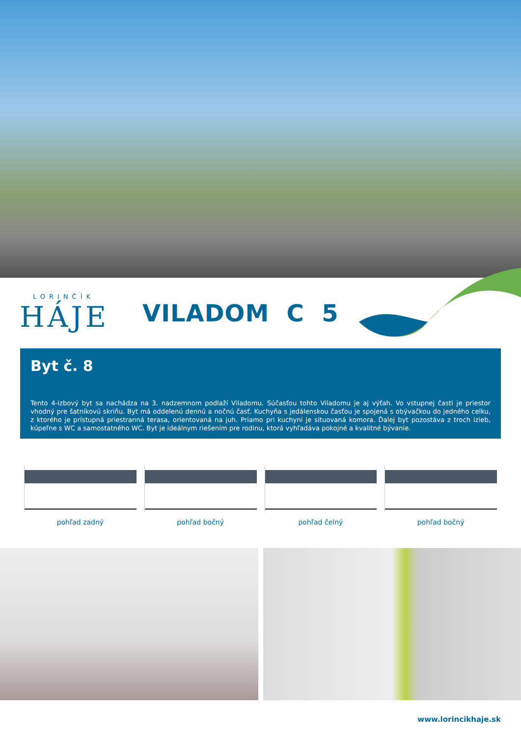LORINČÍK
HÁJE
VILADOM C 5
Byt č. 8
Tento 4-izbový byt sa nachádza na 3. nadzemnom podlaží Viladomu. Súčasťou tohto Viladomu je aj výťah. Vo vstupnej časti je priestor vhodný pre šatníkovú skriňu. Byt má oddelenú dennú a nočnú časť. Kuchyňa s jedálenskou časťou je spojená s obývačkou do jedného celku, z ktorého je prístupná priestranná terasa, orientovaná na juh. Priamo pri kuchyni je situovaná komora. Ďalej byt pozostáva z troch izieb, kúpeľne s WC a samostatného WC. Byt je ideálnym riešením pre rodinu, ktorá vyhľadáva pokojné a kvalitné bývanie.
pohľad zadný pohľad bočný pohľad čelný pohľad bočný
www.lorincikhaje.sk